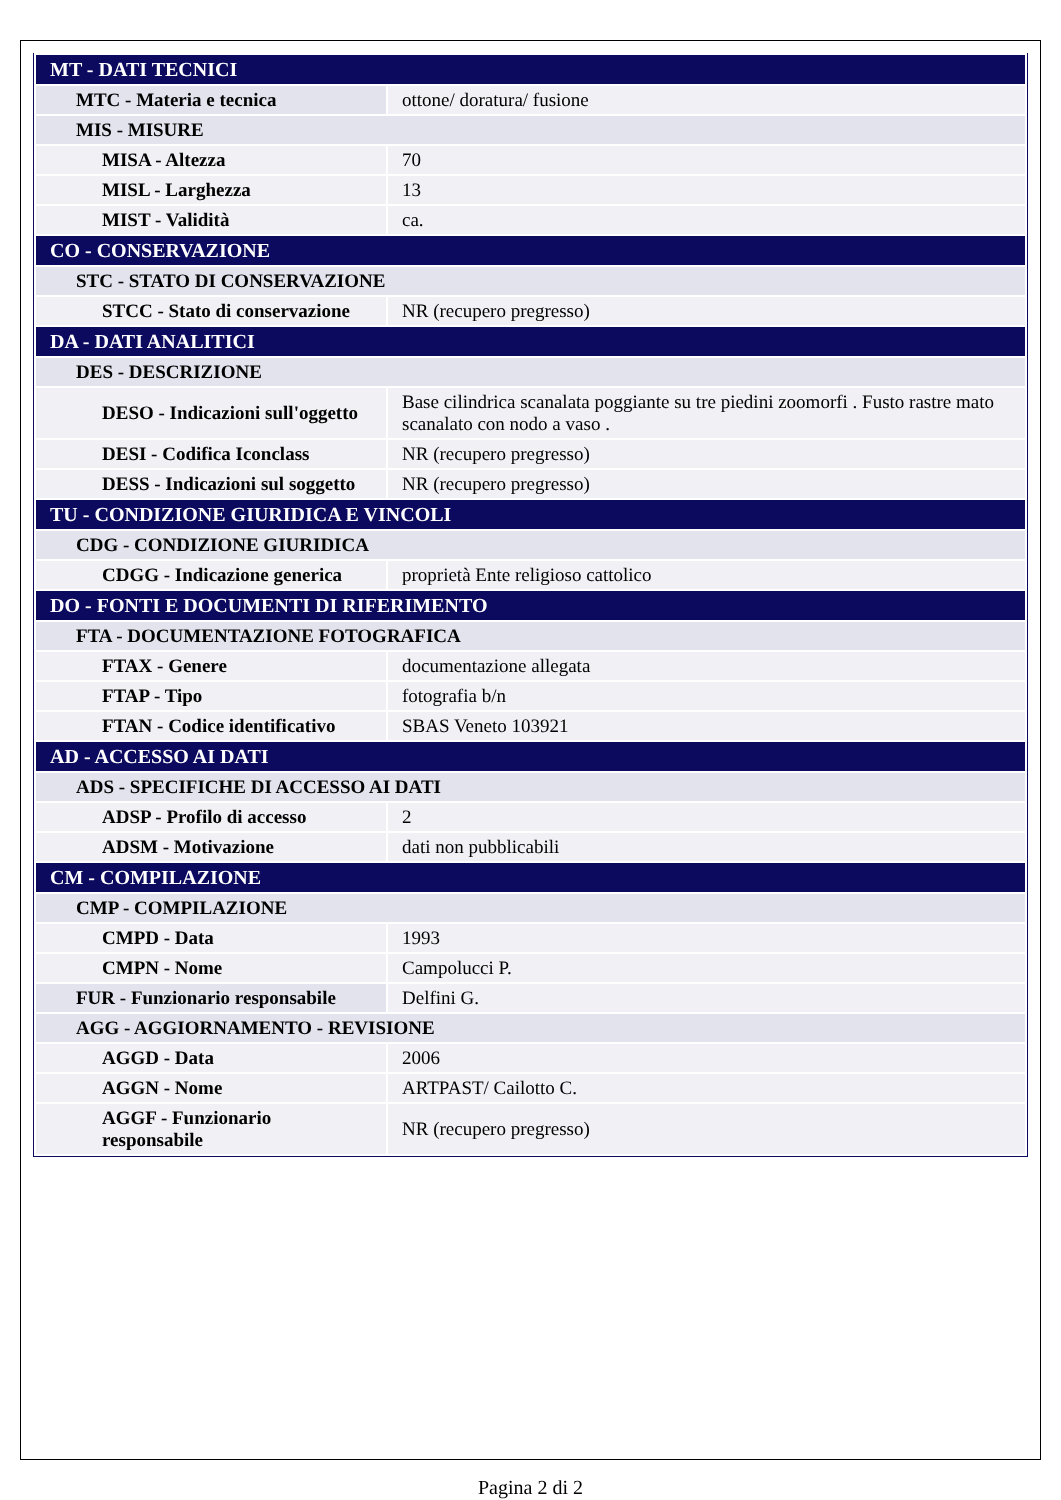| MT - DATI TECNICI | |
| MTC - Materia e tecnica | ottone/ doratura/ fusione |
| MIS - MISURE | |
| MISA - Altezza | 70 |
| MISL - Larghezza | 13 |
| MIST - Validità | ca. |
| CO - CONSERVAZIONE | |
| STC - STATO DI CONSERVAZIONE | |
| STCC - Stato di conservazione | NR (recupero pregresso) |
| DA - DATI ANALITICI | |
| DES - DESCRIZIONE | |
| DESO - Indicazioni sull'oggetto | Base cilindrica scanalata poggiante su tre piedini zoomorfi . Fusto rastre mato scanalato con nodo a vaso . |
| DESI - Codifica Iconclass | NR (recupero pregresso) |
| DESS - Indicazioni sul soggetto | NR (recupero pregresso) |
| TU - CONDIZIONE GIURIDICA E VINCOLI | |
| CDG - CONDIZIONE GIURIDICA | |
| CDGG - Indicazione generica | proprietà Ente religioso cattolico |
| DO - FONTI E DOCUMENTI DI RIFERIMENTO | |
| FTA - DOCUMENTAZIONE FOTOGRAFICA | |
| FTAX - Genere | documentazione allegata |
| FTAP - Tipo | fotografia b/n |
| FTAN - Codice identificativo | SBAS Veneto 103921 |
| AD - ACCESSO AI DATI | |
| ADS - SPECIFICHE DI ACCESSO AI DATI | |
| ADSP - Profilo di accesso | 2 |
| ADSM - Motivazione | dati non pubblicabili |
| CM - COMPILAZIONE | |
| CMP - COMPILAZIONE | |
| CMPD - Data | 1993 |
| CMPN - Nome | Campolucci P. |
| FUR - Funzionario responsabile | Delfini G. |
| AGG - AGGIORNAMENTO - REVISIONE | |
| AGGD - Data | 2006 |
| AGGN - Nome | ARTPAST/ Cailotto C. |
| AGGF - Funzionario responsabile | NR (recupero pregresso) |
Pagina 2 di 2